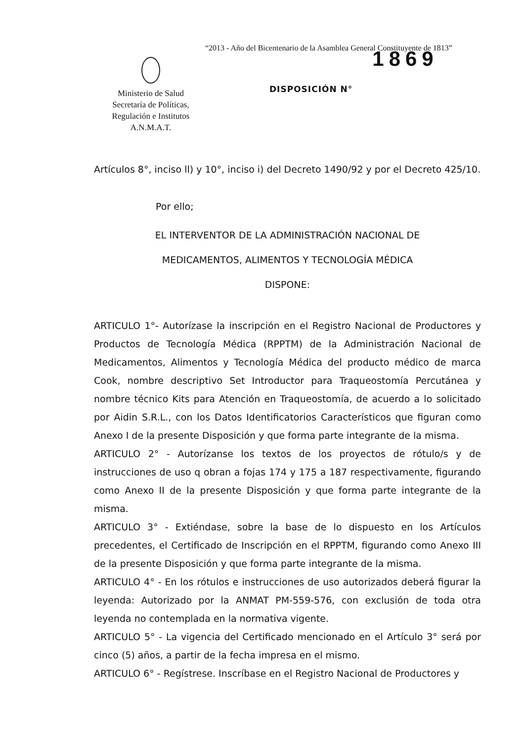“2013 - Año del Bicentenario de la Asamblea General Constituyente de 1813”
Ministerio de Salud
Secretaría de Políticas,
Regulación e Institutos
A.N.M.A.T.
DISPOSICIÓN N°
1869
Artículos 8°, inciso ll) y 10°, inciso i) del Decreto 1490/92 y por el Decreto 425/10.
Por ello;
EL INTERVENTOR DE LA ADMINISTRACIÓN NACIONAL DE
MEDICAMENTOS, ALIMENTOS Y TECNOLOGÍA MÉDICA
DISPONE:
ARTICULO 1°- Autorízase la inscripción en el Registro Nacional de Productores y Productos de Tecnología Médica (RPPTM) de la Administración Nacional de Medicamentos, Alimentos y Tecnología Médica del producto médico de marca Cook, nombre descriptivo Set Introductor para Traqueostomía Percutánea y nombre técnico Kits para Atención en Traqueostomía, de acuerdo a lo solicitado por Aidin S.R.L., con los Datos Identificatorios Característicos que figuran como Anexo I de la presente Disposición y que forma parte integrante de la misma.
ARTICULO 2° - Autorízanse los textos de los proyectos de rótulo/s y de instrucciones de uso q obran a fojas 174 y 175 a 187 respectivamente, figurando como Anexo II de la presente Disposición y que forma parte integrante de la misma.
ARTICULO 3° - Extiéndase, sobre la base de lo dispuesto en los Artículos precedentes, el Certificado de Inscripción en el RPPTM, figurando como Anexo III de la presente Disposición y que forma parte integrante de la misma.
ARTICULO 4° - En los rótulos e instrucciones de uso autorizados deberá figurar la leyenda: Autorizado por la ANMAT PM-559-576, con exclusión de toda otra leyenda no contemplada en la normativa vigente.
ARTICULO 5° - La vigencia del Certificado mencionado en el Artículo 3° será por cinco (5) años, a partir de la fecha impresa en el mismo.
ARTICULO 6° - Regístrese. Inscríbase en el Registro Nacional de Productores y